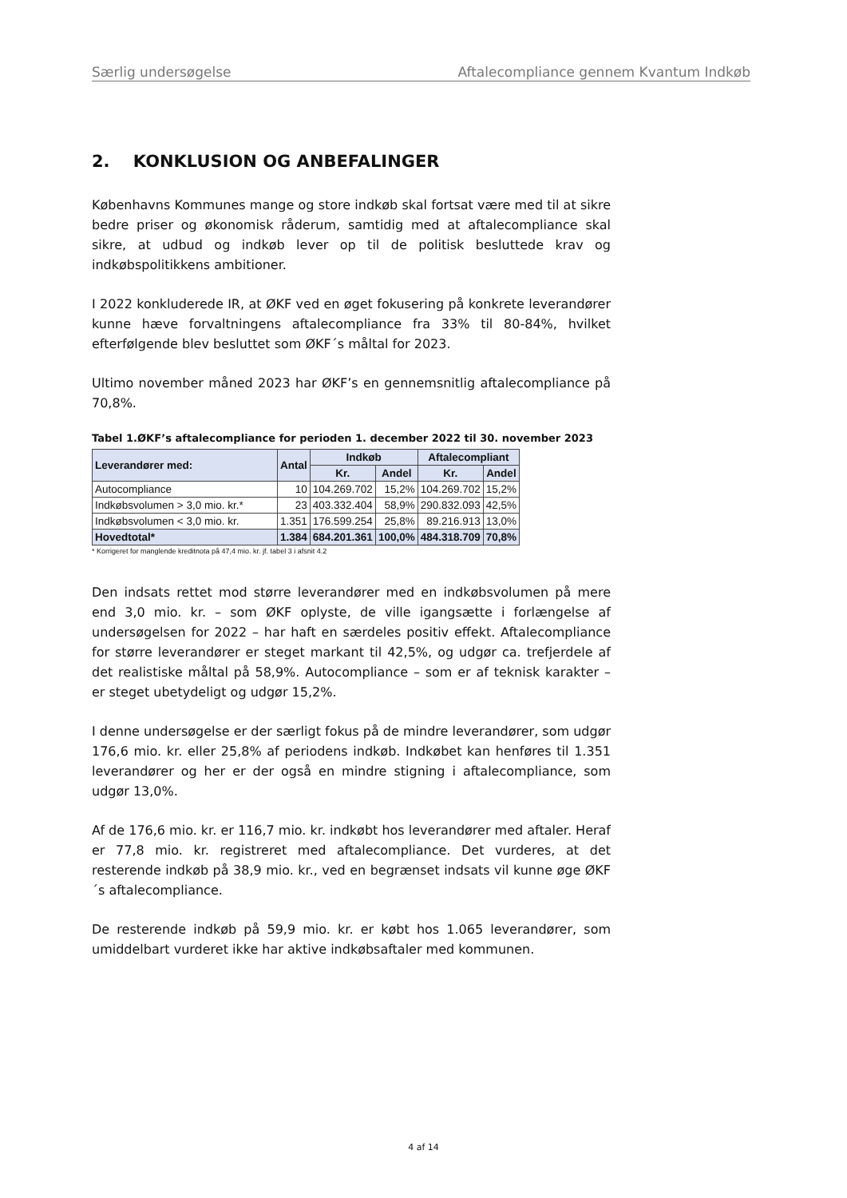Særlig undersøgelse Aftalecompliance gennem Kvantum Indkøb
2. KONKLUSION OG ANBEFALINGER
Københavns Kommunes mange og store indkøb skal fortsat være med til at sikre bedre priser og økonomisk råderum, samtidig med at aftalecompliance skal sikre, at udbud og indkøb lever op til de politisk besluttede krav og indkøbspolitikkens ambitioner.
I 2022 konkluderede IR, at ØKF ved en øget fokusering på konkrete leverandører kunne hæve forvaltningens aftalecompliance fra 33% til 80-84%, hvilket efterfølgende blev besluttet som ØKF´s måltal for 2023.
Ultimo november måned 2023 har ØKF’s en gennemsnitlig aftalecompliance på 70,8%.
Tabel 1.ØKF’s aftalecompliance for perioden 1. december 2022 til 30. november 2023
| Leverandører med: | Antal | Indkøb | | Aftalecompliant | |
| --- | --- | --- | --- | --- | --- |
| | | Kr. | Andel | Kr. | Andel |
| Autocompliance | 10 | 104.269.702 | 15,2% | 104.269.702 | 15,2% |
| Indkøbsvolumen > 3,0 mio. kr.* | 23 | 403.332.404 | 58,9% | 290.832.093 | 42,5% |
| Indkøbsvolumen < 3,0 mio. kr. | 1.351 | 176.599.254 | 25,8% | 89.216.913 | 13,0% |
| Hovedtotal* | 1.384 | 684.201.361 | 100,0% | 484.318.709 | 70,8% |
* Korrigeret for manglende kreditnota på 47,4 mio. kr. jf. tabel 3 i afsnit 4.2
Den indsats rettet mod større leverandører med en indkøbsvolumen på mere end 3,0 mio. kr. – som ØKF oplyste, de ville igangsætte i forlængelse af undersøgelsen for 2022 – har haft en særdeles positiv effekt. Aftalecompliance for større leverandører er steget markant til 42,5%, og udgør ca. trefjerdele af det realistiske måltal på 58,9%. Autocompliance – som er af teknisk karakter – er steget ubetydeligt og udgør 15,2%.
I denne undersøgelse er der særligt fokus på de mindre leverandører, som udgør 176,6 mio. kr. eller 25,8% af periodens indkøb. Indkøbet kan henføres til 1.351 leverandører og her er der også en mindre stigning i aftalecompliance, som udgør 13,0%.
Af de 176,6 mio. kr. er 116,7 mio. kr. indkøbt hos leverandører med aftaler. Heraf er 77,8 mio. kr. registreret med aftalecompliance. Det vurderes, at det resterende indkøb på 38,9 mio. kr., ved en begrænset indsats vil kunne øge ØKF´s aftalecompliance.
De resterende indkøb på 59,9 mio. kr. er købt hos 1.065 leverandører, som umiddelbart vurderet ikke har aktive indkøbsaftaler med kommunen.
4 af 14